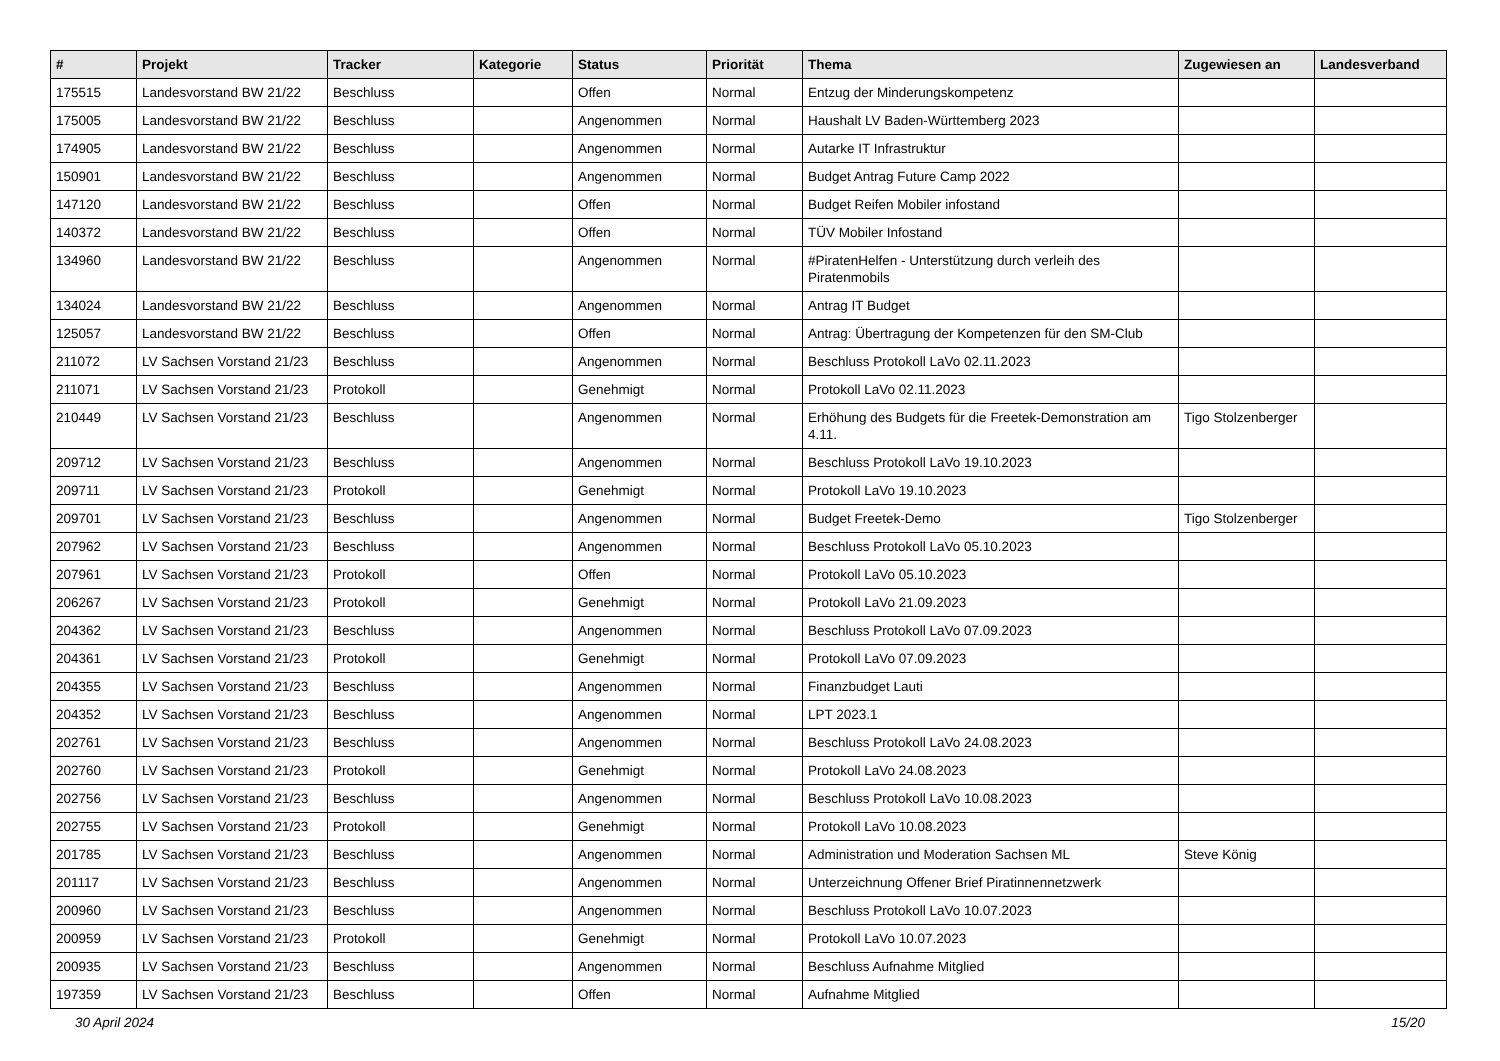| # | Projekt | Tracker | Kategorie | Status | Priorität | Thema | Zugewiesen an | Landesverband |
| --- | --- | --- | --- | --- | --- | --- | --- | --- |
| 175515 | Landesvorstand BW 21/22 | Beschluss | | Offen | Normal | Entzug der Minderungskompetenz | | |
| 175005 | Landesvorstand BW 21/22 | Beschluss | | Angenommen | Normal | Haushalt LV Baden-Württemberg 2023 | | |
| 174905 | Landesvorstand BW 21/22 | Beschluss | | Angenommen | Normal | Autarke IT Infrastruktur | | |
| 150901 | Landesvorstand BW 21/22 | Beschluss | | Angenommen | Normal | Budget Antrag Future Camp 2022 | | |
| 147120 | Landesvorstand BW 21/22 | Beschluss | | Offen | Normal | Budget Reifen Mobiler infostand | | |
| 140372 | Landesvorstand BW 21/22 | Beschluss | | Offen | Normal | TÜV Mobiler Infostand | | |
| 134960 | Landesvorstand BW 21/22 | Beschluss | | Angenommen | Normal | #PiratenHelfen - Unterstützung durch verleih des Piratenmobils | | |
| 134024 | Landesvorstand BW 21/22 | Beschluss | | Angenommen | Normal | Antrag IT Budget | | |
| 125057 | Landesvorstand BW 21/22 | Beschluss | | Offen | Normal | Antrag: Übertragung der Kompetenzen für den SM-Club | | |
| 211072 | LV Sachsen Vorstand 21/23 | Beschluss | | Angenommen | Normal | Beschluss Protokoll LaVo 02.11.2023 | | |
| 211071 | LV Sachsen Vorstand 21/23 | Protokoll | | Genehmigt | Normal | Protokoll LaVo 02.11.2023 | | |
| 210449 | LV Sachsen Vorstand 21/23 | Beschluss | | Angenommen | Normal | Erhöhung des Budgets für die Freetek-Demonstration am 4.11. | Tigo Stolzenberger | |
| 209712 | LV Sachsen Vorstand 21/23 | Beschluss | | Angenommen | Normal | Beschluss Protokoll LaVo 19.10.2023 | | |
| 209711 | LV Sachsen Vorstand 21/23 | Protokoll | | Genehmigt | Normal | Protokoll LaVo 19.10.2023 | | |
| 209701 | LV Sachsen Vorstand 21/23 | Beschluss | | Angenommen | Normal | Budget Freetek-Demo | Tigo Stolzenberger | |
| 207962 | LV Sachsen Vorstand 21/23 | Beschluss | | Angenommen | Normal | Beschluss Protokoll LaVo 05.10.2023 | | |
| 207961 | LV Sachsen Vorstand 21/23 | Protokoll | | Offen | Normal | Protokoll LaVo 05.10.2023 | | |
| 206267 | LV Sachsen Vorstand 21/23 | Protokoll | | Genehmigt | Normal | Protokoll LaVo 21.09.2023 | | |
| 204362 | LV Sachsen Vorstand 21/23 | Beschluss | | Angenommen | Normal | Beschluss Protokoll LaVo 07.09.2023 | | |
| 204361 | LV Sachsen Vorstand 21/23 | Protokoll | | Genehmigt | Normal | Protokoll LaVo 07.09.2023 | | |
| 204355 | LV Sachsen Vorstand 21/23 | Beschluss | | Angenommen | Normal | Finanzbudget Lauti | | |
| 204352 | LV Sachsen Vorstand 21/23 | Beschluss | | Angenommen | Normal | LPT 2023.1 | | |
| 202761 | LV Sachsen Vorstand 21/23 | Beschluss | | Angenommen | Normal | Beschluss Protokoll LaVo 24.08.2023 | | |
| 202760 | LV Sachsen Vorstand 21/23 | Protokoll | | Genehmigt | Normal | Protokoll LaVo 24.08.2023 | | |
| 202756 | LV Sachsen Vorstand 21/23 | Beschluss | | Angenommen | Normal | Beschluss Protokoll LaVo 10.08.2023 | | |
| 202755 | LV Sachsen Vorstand 21/23 | Protokoll | | Genehmigt | Normal | Protokoll LaVo 10.08.2023 | | |
| 201785 | LV Sachsen Vorstand 21/23 | Beschluss | | Angenommen | Normal | Administration und Moderation Sachsen ML | Steve König | |
| 201117 | LV Sachsen Vorstand 21/23 | Beschluss | | Angenommen | Normal | Unterzeichnung Offener Brief Piratinnennetzwerk | | |
| 200960 | LV Sachsen Vorstand 21/23 | Beschluss | | Angenommen | Normal | Beschluss Protokoll LaVo 10.07.2023 | | |
| 200959 | LV Sachsen Vorstand 21/23 | Protokoll | | Genehmigt | Normal | Protokoll LaVo 10.07.2023 | | |
| 200935 | LV Sachsen Vorstand 21/23 | Beschluss | | Angenommen | Normal | Beschluss Aufnahme Mitglied | | |
| 197359 | LV Sachsen Vorstand 21/23 | Beschluss | | Offen | Normal | Aufnahme Mitglied | | |
30 April 2024 15/20